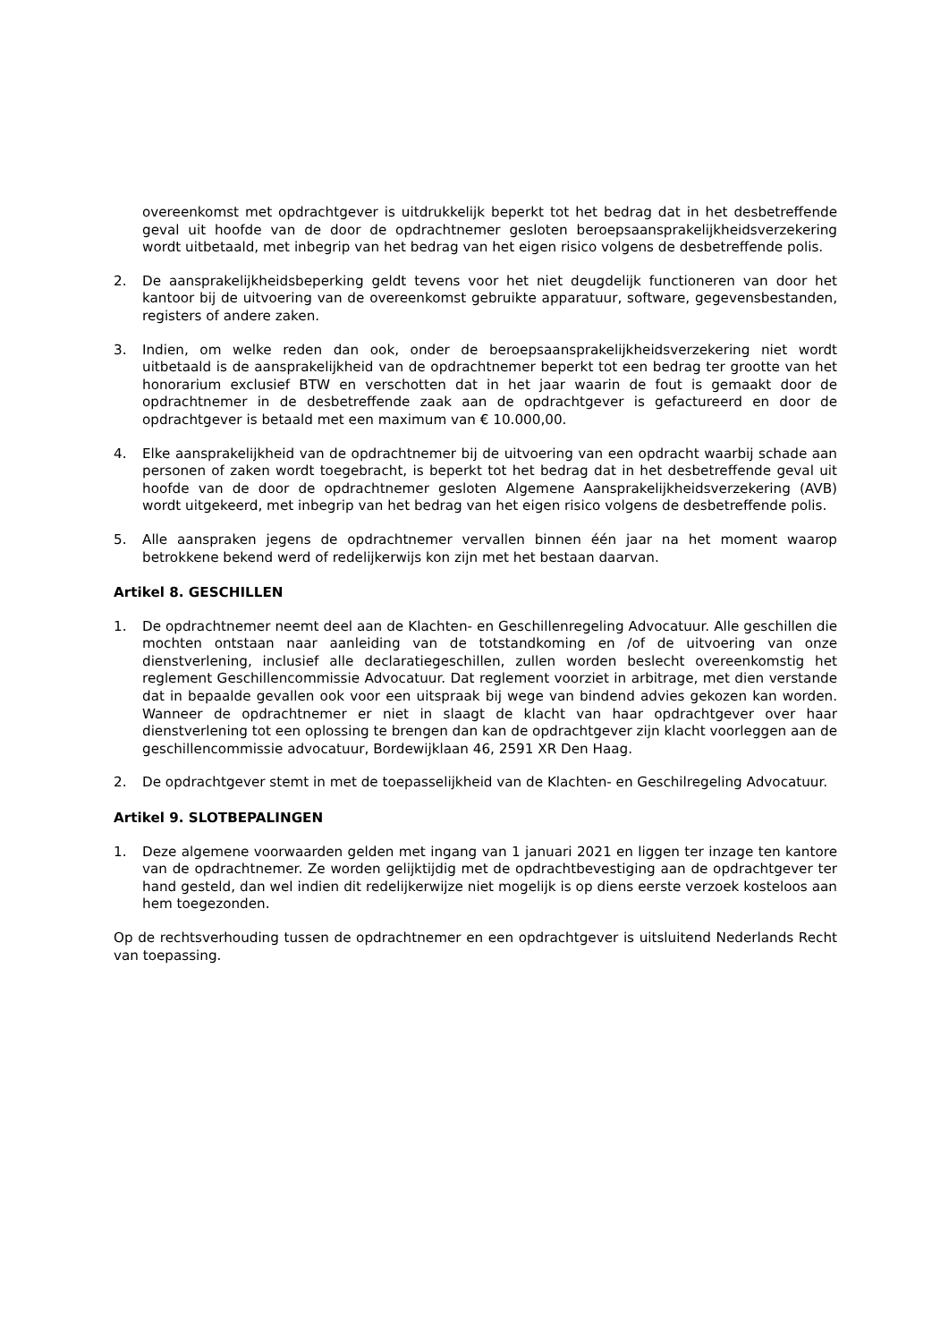overeenkomst met opdrachtgever is uitdrukkelijk beperkt tot het bedrag dat in het desbetreffende geval uit hoofde van de door de opdrachtnemer gesloten beroepsaansprakelijkheidsverzekering wordt uitbetaald, met inbegrip van het bedrag van het eigen risico volgens de desbetreffende polis.
2. De aansprakelijkheidsbeperking geldt tevens voor het niet deugdelijk functioneren van door het kantoor bij de uitvoering van de overeenkomst gebruikte apparatuur, software, gegevensbestanden, registers of andere zaken.
3. Indien, om welke reden dan ook, onder de beroepsaansprakelijkheidsverzekering niet wordt uitbetaald is de aansprakelijkheid van de opdrachtnemer beperkt tot een bedrag ter grootte van het honorarium exclusief BTW en verschotten dat in het jaar waarin de fout is gemaakt door de opdrachtnemer in de desbetreffende zaak aan de opdrachtgever is gefactureerd en door de opdrachtgever is betaald met een maximum van € 10.000,00.
4. Elke aansprakelijkheid van de opdrachtnemer bij de uitvoering van een opdracht waarbij schade aan personen of zaken wordt toegebracht, is beperkt tot het bedrag dat in het desbetreffende geval uit hoofde van de door de opdrachtnemer gesloten Algemene Aansprakelijkheidsverzekering (AVB) wordt uitgekeerd, met inbegrip van het bedrag van het eigen risico volgens de desbetreffende polis.
5. Alle aanspraken jegens de opdrachtnemer vervallen binnen één jaar na het moment waarop betrokkene bekend werd of redelijkerwijs kon zijn met het bestaan daarvan.
Artikel 8. GESCHILLEN
1. De opdrachtnemer neemt deel aan de Klachten- en Geschillenregeling Advocatuur. Alle geschillen die mochten ontstaan naar aanleiding van de totstandkoming en /of de uitvoering van onze dienstverlening, inclusief alle declaratiegeschillen, zullen worden beslecht overeenkomstig het reglement Geschillencommissie Advocatuur. Dat reglement voorziet in arbitrage, met dien verstande dat in bepaalde gevallen ook voor een uitspraak bij wege van bindend advies gekozen kan worden. Wanneer de opdrachtnemer er niet in slaagt de klacht van haar opdrachtgever over haar dienstverlening tot een oplossing te brengen dan kan de opdrachtgever zijn klacht voorleggen aan de geschillencommissie advocatuur, Bordewijklaan 46, 2591 XR Den Haag.
2. De opdrachtgever stemt in met de toepasselijkheid van de Klachten- en Geschilregeling Advocatuur.
Artikel 9. SLOTBEPALINGEN
1. Deze algemene voorwaarden gelden met ingang van 1 januari 2021 en liggen ter inzage ten kantore van de opdrachtnemer. Ze worden gelijktijdig met de opdrachtbevestiging aan de opdrachtgever ter hand gesteld, dan wel indien dit redelijkerwijze niet mogelijk is op diens eerste verzoek kosteloos aan hem toegezonden.
Op de rechtsverhouding tussen de opdrachtnemer en een opdrachtgever is uitsluitend Nederlands Recht van toepassing.